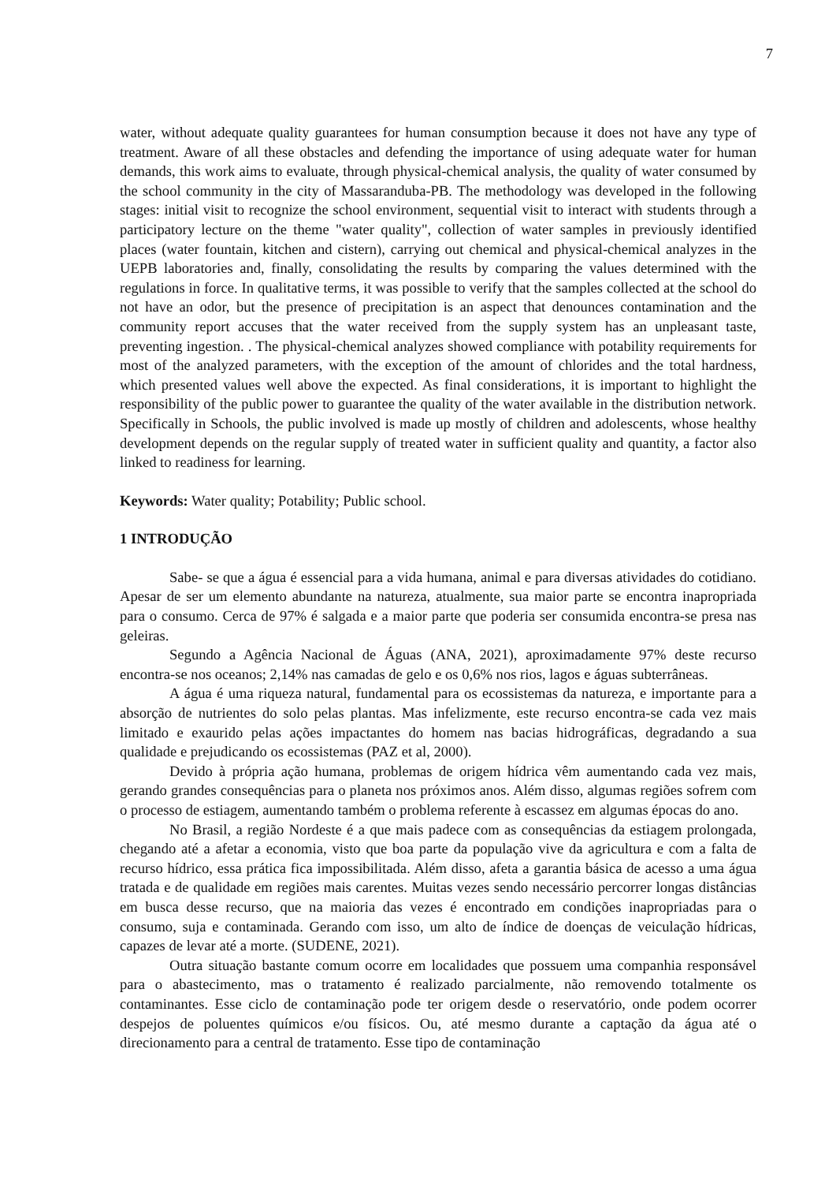7
water, without adequate quality guarantees for human consumption because it does not have any type of treatment. Aware of all these obstacles and defending the importance of using adequate water for human demands, this work aims to evaluate, through physical-chemical analysis, the quality of water consumed by the school community in the city of Massaranduba-PB. The methodology was developed in the following stages: initial visit to recognize the school environment, sequential visit to interact with students through a participatory lecture on the theme "water quality", collection of water samples in previously identified places (water fountain, kitchen and cistern), carrying out chemical and physical-chemical analyzes in the UEPB laboratories and, finally, consolidating the results by comparing the values determined with the regulations in force. In qualitative terms, it was possible to verify that the samples collected at the school do not have an odor, but the presence of precipitation is an aspect that denounces contamination and the community report accuses that the water received from the supply system has an unpleasant taste, preventing ingestion. . The physical-chemical analyzes showed compliance with potability requirements for most of the analyzed parameters, with the exception of the amount of chlorides and the total hardness, which presented values well above the expected. As final considerations, it is important to highlight the responsibility of the public power to guarantee the quality of the water available in the distribution network. Specifically in Schools, the public involved is made up mostly of children and adolescents, whose healthy development depends on the regular supply of treated water in sufficient quality and quantity, a factor also linked to readiness for learning.
Keywords: Water quality; Potability; Public school.
1 INTRODUÇÃO
Sabe- se que a água é essencial para a vida humana, animal e para diversas atividades do cotidiano. Apesar de ser um elemento abundante na natureza, atualmente, sua maior parte se encontra inapropriada para o consumo. Cerca de 97% é salgada e a maior parte que poderia ser consumida encontra-se presa nas geleiras.
Segundo a Agência Nacional de Águas (ANA, 2021), aproximadamente 97% deste recurso encontra-se nos oceanos; 2,14% nas camadas de gelo e os 0,6% nos rios, lagos e águas subterrâneas.
A água é uma riqueza natural, fundamental para os ecossistemas da natureza, e importante para a absorção de nutrientes do solo pelas plantas. Mas infelizmente, este recurso encontra-se cada vez mais limitado e exaurido pelas ações impactantes do homem nas bacias hidrográficas, degradando a sua qualidade e prejudicando os ecossistemas (PAZ et al, 2000).
Devido à própria ação humana, problemas de origem hídrica vêm aumentando cada vez mais, gerando grandes consequências para o planeta nos próximos anos. Além disso, algumas regiões sofrem com o processo de estiagem, aumentando também o problema referente à escassez em algumas épocas do ano.
No Brasil, a região Nordeste é a que mais padece com as consequências da estiagem prolongada, chegando até a afetar a economia, visto que boa parte da população vive da agricultura e com a falta de recurso hídrico, essa prática fica impossibilitada. Além disso, afeta a garantia básica de acesso a uma água tratada e de qualidade em regiões mais carentes. Muitas vezes sendo necessário percorrer longas distâncias em busca desse recurso, que na maioria das vezes é encontrado em condições inapropriadas para o consumo, suja e contaminada. Gerando com isso, um alto de índice de doenças de veiculação hídricas, capazes de levar até a morte. (SUDENE, 2021).
Outra situação bastante comum ocorre em localidades que possuem uma companhia responsável para o abastecimento, mas o tratamento é realizado parcialmente, não removendo totalmente os contaminantes. Esse ciclo de contaminação pode ter origem desde o reservatório, onde podem ocorrer despejos de poluentes químicos e/ou físicos. Ou, até mesmo durante a captação da água até o direcionamento para a central de tratamento. Esse tipo de contaminação